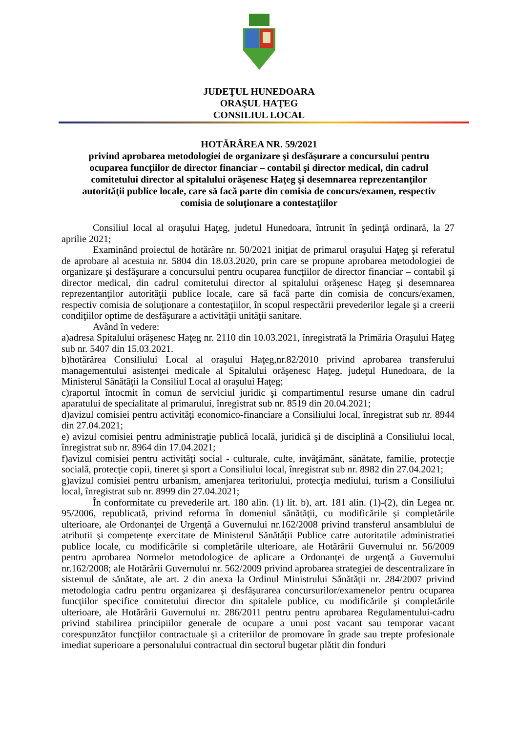JUDEŢUL HUNEDOARA
ORAŞUL HAŢEG
CONSILIUL LOCAL
HOTĂRÂREA NR. 59/2021
privind aprobarea metodologiei de organizare şi desfăşurare a concursului pentru ocuparea funcţiilor de director financiar – contabil şi director medical, din cadrul comitetului director al spitalului orăşenesc Haţeg şi desemnarea reprezentanţilor autorităţii publice locale, care să facă parte din comisia de concurs/examen, respectiv comisia de soluţionare a contestaţiilor
Consiliul local al oraşului Haţeg, judetul Hunedoara, întrunit în şedinţă ordinară, la 27 aprilie 2021;
Examinând proiectul de hotărâre nr. 50/2021 iniţiat de primarul oraşului Haţeg şi referatul de aprobare al acestuia nr. 5804 din 18.03.2020, prin care se propune aprobarea metodologiei de organizare şi desfăşurare a concursului pentru ocuparea funcţiilor de director financiar – contabil şi director medical, din cadrul comitetului director al spitalului orăşenesc Haţeg şi desemnarea reprezentanţilor autorităţii publice locale, care să facă parte din comisia de concurs/examen, respectiv comisia de soluţionare a contestaţiilor, în scopul respectării prevederilor legale şi a creerii condiţiilor optime de desfăşurare a activităţii unităţii sanitare.
Având în vedere:
a)adresa Spitalului orăşenesc Haţeg nr. 2110 din 10.03.2021, înregistrată la Primăria Oraşului Haţeg sub nr. 5407 din 15.03.2021.
b)hotărârea Consiliului Local al oraşului Haţeg,nr.82/2010 privind aprobarea transferului managementului asistenţei medicale al Spitalului orăşenesc Haţeg, judeţul Hunedoara, de la Ministerul Sănătăţii la Consiliul Local al oraşului Haţeg;
c)raportul întocmit în comun de serviciul juridic şi compartimentul resurse umane din cadrul aparatului de specialitate al primarului, înregistrat sub nr. 8519 din 20.04.2021;
d)avizul comisiei pentru activităţi economico-financiare a Consiliului local, înregistrat sub nr. 8944 din 27.04.2021;
e) avizul comisiei pentru administraţie publică locală, juridică şi de disciplină a Consiliului local, înregistrat sub nr. 8964 din 17.04.2021;
f)avizul comisiei pentru activităţi social - culturale, culte, invăţământ, sănătate, familie, protecţie socială, protecţie copii, tineret şi sport a Consiliului local, înregistrat sub nr. 8982 din 27.04.2021;
g)avizul comisiei pentru urbanism, amenjarea teritoriului, protecţia mediului, turism a Consiliului local, înregistrat sub nr. 8999 din 27.04.2021;
În conformitate cu prevederile art. 180 alin. (1) lit. b), art. 181 alin. (1)-(2), din Legea nr. 95/2006, republicată, privind reforma în domeniul sănătăţii, cu modificările şi completările ulterioare, ale Ordonanţei de Urgenţă a Guvernului nr.162/2008 privind transferul ansamblului de atributii şi competenţe exercitate de Ministerul Sănătăţii Publice catre autoritatile administratiei publice locale, cu modificările si completările ulterioare, ale Hotărârii Guvernului nr. 56/2009 pentru aprobarea Normelor metodologice de aplicare a Ordonanţei de urgenţă a Guvernului nr.162/2008; ale Hotărârii Guvernului nr. 562/2009 privind aprobarea strategiei de descentralizare în sistemul de sănătate, ale art. 2 din anexa la Ordinul Ministrului Sănătăţii nr. 284/2007 privind metodologia cadru pentru organizarea şi desfăşurarea concursurilor/examenelor pentru ocuparea funcţiilor specifice comitetului director din spitalele publice, cu modificările şi completările ulterioare, ale Hotărârii Guvernului nr. 286/2011 pentru pentru aprobarea Regulamentului-cadru privind stabilirea principiilor generale de ocupare a unui post vacant sau temporar vacant corespunzător funcţiilor contractuale şi a criteriilor de promovare în grade sau trepte profesionale imediat superioare a personalului contractual din sectorul bugetar plătit din fonduri